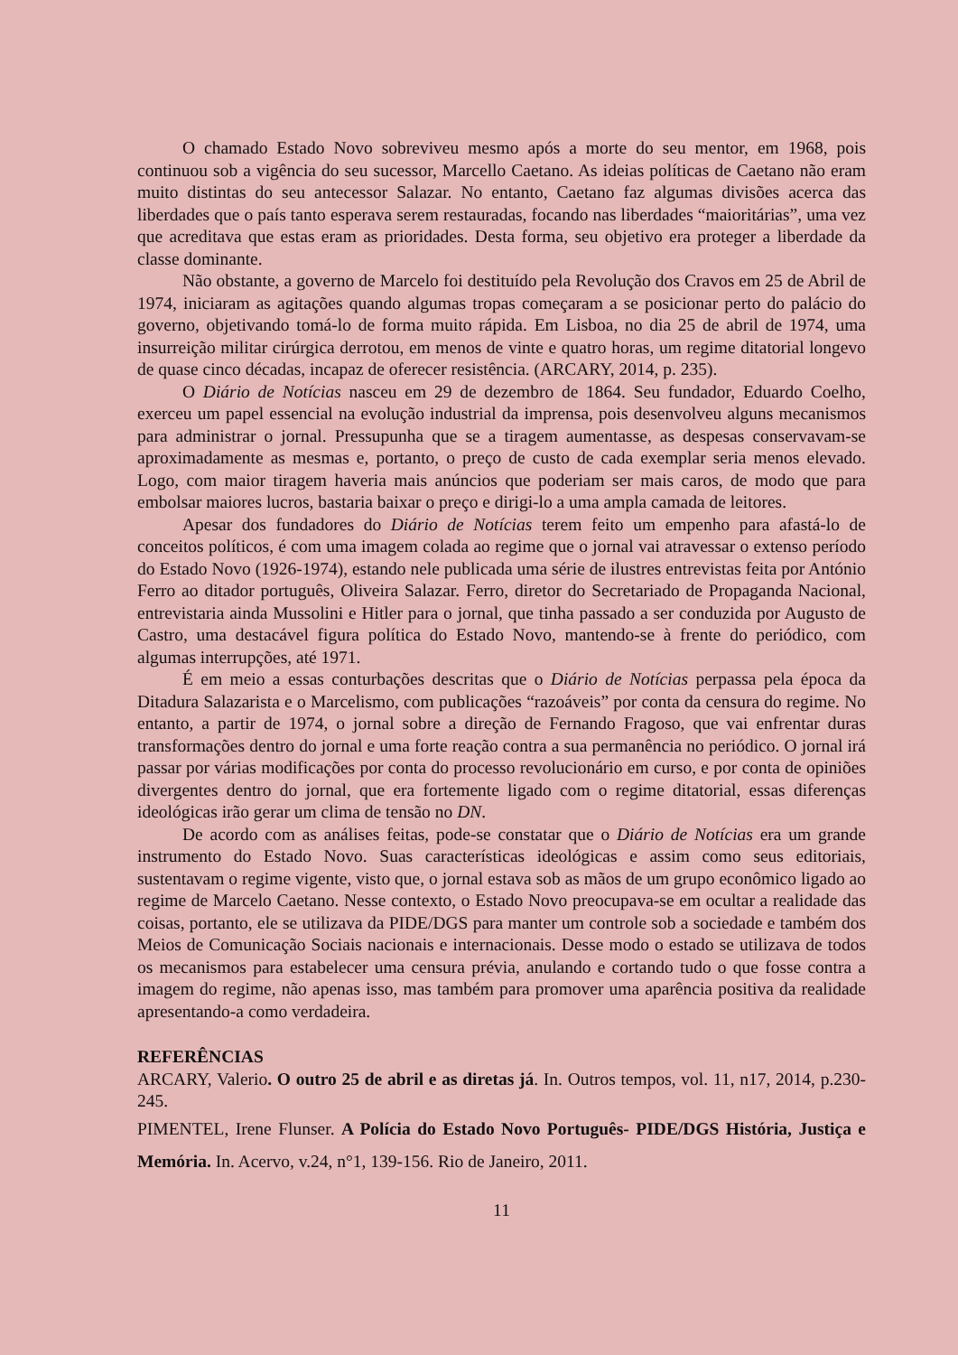O chamado Estado Novo sobreviveu mesmo após a morte do seu mentor, em 1968, pois continuou sob a vigência do seu sucessor, Marcello Caetano. As ideias políticas de Caetano não eram muito distintas do seu antecessor Salazar. No entanto, Caetano faz algumas divisões acerca das liberdades que o país tanto esperava serem restauradas, focando nas liberdades “maioritárias”, uma vez que acreditava que estas eram as prioridades. Desta forma, seu objetivo era proteger a liberdade da classe dominante.
Não obstante, a governo de Marcelo foi destituído pela Revolução dos Cravos em 25 de Abril de 1974, iniciaram as agitações quando algumas tropas começaram a se posicionar perto do palácio do governo, objetivando tomá-lo de forma muito rápida. Em Lisboa, no dia 25 de abril de 1974, uma insurreição militar cirúrgica derrotou, em menos de vinte e quatro horas, um regime ditatorial longevo de quase cinco décadas, incapaz de oferecer resistência. (ARCARY, 2014, p. 235).
O Diário de Notícias nasceu em 29 de dezembro de 1864. Seu fundador, Eduardo Coelho, exerceu um papel essencial na evolução industrial da imprensa, pois desenvolveu alguns mecanismos para administrar o jornal. Pressupunha que se a tiragem aumentasse, as despesas conservavam-se aproximadamente as mesmas e, portanto, o preço de custo de cada exemplar seria menos elevado. Logo, com maior tiragem haveria mais anúncios que poderiam ser mais caros, de modo que para embolsar maiores lucros, bastaria baixar o preço e dirigi-lo a uma ampla camada de leitores.
Apesar dos fundadores do Diário de Notícias terem feito um empenho para afastá-lo de conceitos políticos, é com uma imagem colada ao regime que o jornal vai atravessar o extenso período do Estado Novo (1926-1974), estando nele publicada uma série de ilustres entrevistas feita por António Ferro ao ditador português, Oliveira Salazar. Ferro, diretor do Secretariado de Propaganda Nacional, entrevistaria ainda Mussolini e Hitler para o jornal, que tinha passado a ser conduzida por Augusto de Castro, uma destacável figura política do Estado Novo, mantendo-se à frente do periódico, com algumas interrupções, até 1971.
É em meio a essas conturbações descritas que o Diário de Notícias perpassa pela época da Ditadura Salazarista e o Marcelismo, com publicações “razoáveis” por conta da censura do regime. No entanto, a partir de 1974, o jornal sobre a direção de Fernando Fragoso, que vai enfrentar duras transformações dentro do jornal e uma forte reação contra a sua permanência no periódico. O jornal irá passar por várias modificações por conta do processo revolucionário em curso, e por conta de opiniões divergentes dentro do jornal, que era fortemente ligado com o regime ditatorial, essas diferenças ideológicas irão gerar um clima de tensão no DN.
De acordo com as análises feitas, pode-se constatar que o Diário de Notícias era um grande instrumento do Estado Novo. Suas características ideológicas e assim como seus editoriais, sustentavam o regime vigente, visto que, o jornal estava sob as mãos de um grupo econômico ligado ao regime de Marcelo Caetano. Nesse contexto, o Estado Novo preocupava-se em ocultar a realidade das coisas, portanto, ele se utilizava da PIDE/DGS para manter um controle sob a sociedade e também dos Meios de Comunicação Sociais nacionais e internacionais. Desse modo o estado se utilizava de todos os mecanismos para estabelecer uma censura prévia, anulando e cortando tudo o que fosse contra a imagem do regime, não apenas isso, mas também para promover uma aparência positiva da realidade apresentando-a como verdadeira.
REFERÊNCIAS
ARCARY, Valerio. O outro 25 de abril e as diretas já. In. Outros tempos, vol. 11, n17, 2014, p.230-245.
PIMENTEL, Irene Flunser. A Polícia do Estado Novo Português- PIDE/DGS História, Justiça e Memória. In. Acervo, v.24, n°1, 139-156. Rio de Janeiro, 2011.
11